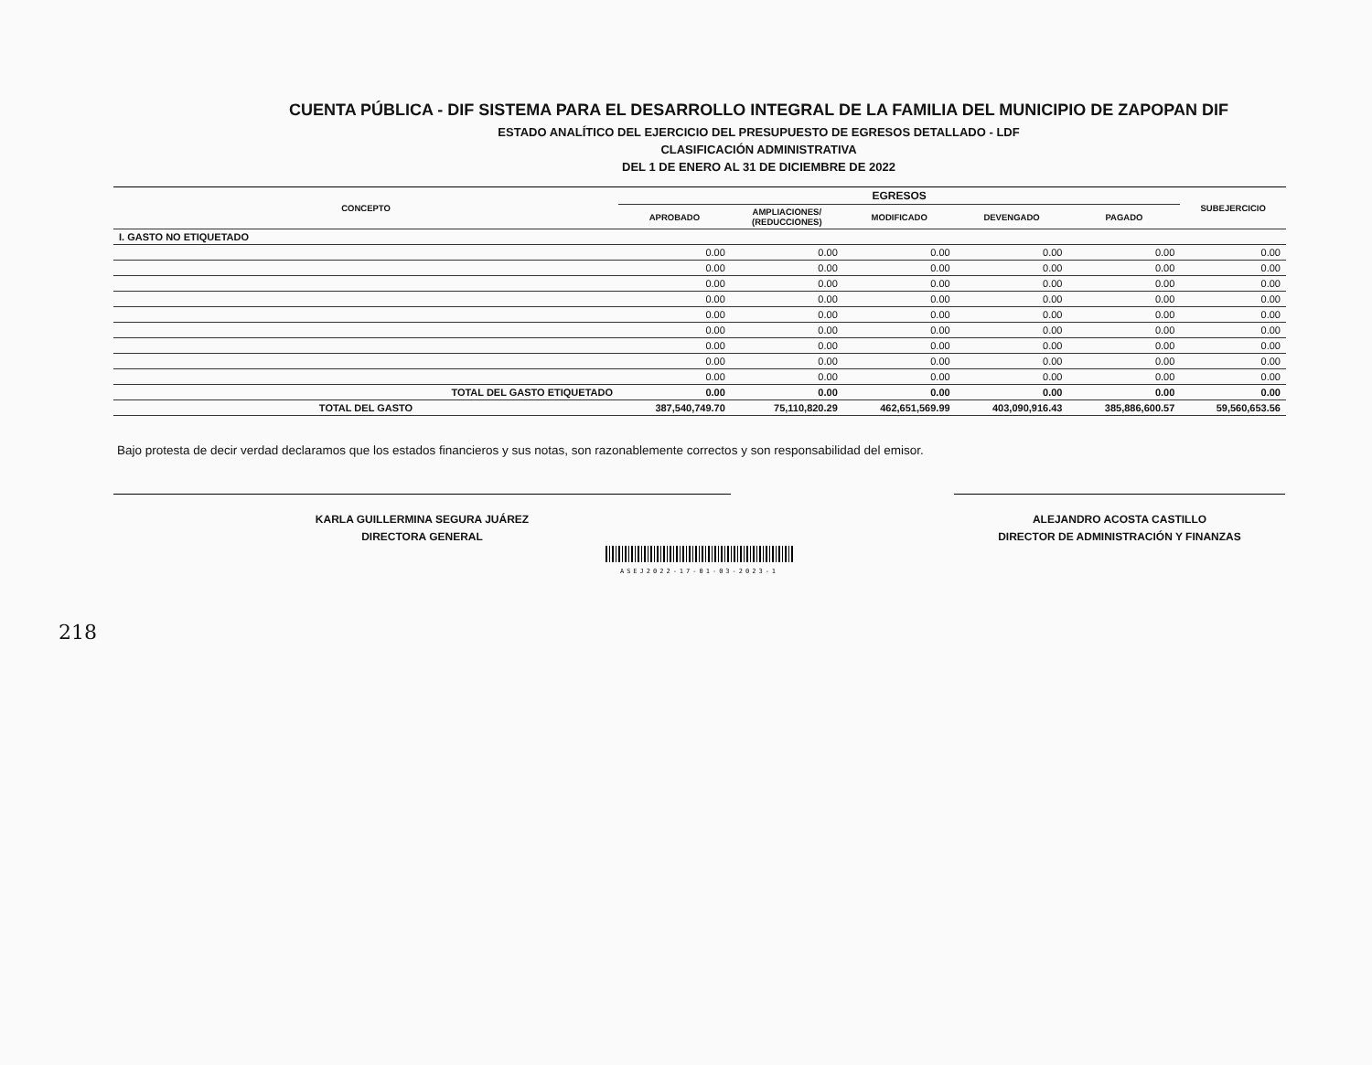CUENTA PÚBLICA - DIF SISTEMA PARA EL DESARROLLO INTEGRAL DE LA FAMILIA DEL MUNICIPIO DE ZAPOPAN DIF
ESTADO ANALÍTICO DEL EJERCICIO DEL PRESUPUESTO DE EGRESOS DETALLADO - LDF
CLASIFICACIÓN ADMINISTRATIVA
DEL 1 DE ENERO AL 31 DE DICIEMBRE DE 2022
| CONCEPTO | EGRESOS | | | | | SUBEJERCICIO |
| --- | --- | --- | --- | --- | --- | --- |
| | APROBADO | AMPLIACIONES/ (REDUCCIONES) | MODIFICADO | DEVENGADO | PAGADO | |
| I. GASTO NO ETIQUETADO | | | | | | |
| | 0.00 | 0.00 | 0.00 | 0.00 | 0.00 | 0.00 |
| | 0.00 | 0.00 | 0.00 | 0.00 | 0.00 | 0.00 |
| | 0.00 | 0.00 | 0.00 | 0.00 | 0.00 | 0.00 |
| | 0.00 | 0.00 | 0.00 | 0.00 | 0.00 | 0.00 |
| | 0.00 | 0.00 | 0.00 | 0.00 | 0.00 | 0.00 |
| | 0.00 | 0.00 | 0.00 | 0.00 | 0.00 | 0.00 |
| | 0.00 | 0.00 | 0.00 | 0.00 | 0.00 | 0.00 |
| | 0.00 | 0.00 | 0.00 | 0.00 | 0.00 | 0.00 |
| | 0.00 | 0.00 | 0.00 | 0.00 | 0.00 | 0.00 |
| TOTAL DEL GASTO ETIQUETADO | 0.00 | 0.00 | 0.00 | 0.00 | 0.00 | 0.00 |
| TOTAL DEL GASTO | 387,540,749.70 | 75,110,820.29 | 462,651,569.99 | 403,090,916.43 | 385,886,600.57 | 59,560,653.56 |
Bajo protesta de decir verdad declaramos que los estados financieros y sus notas, son razonablemente correctos y son responsabilidad del emisor.
KARLA GUILLERMINA SEGURA JUÁREZ
DIRECTORA GENERAL
ALEJANDRO ACOSTA CASTILLO
DIRECTOR DE ADMINISTRACIÓN Y FINANZAS
ASEJ2022-17-01-03-2023-1
218